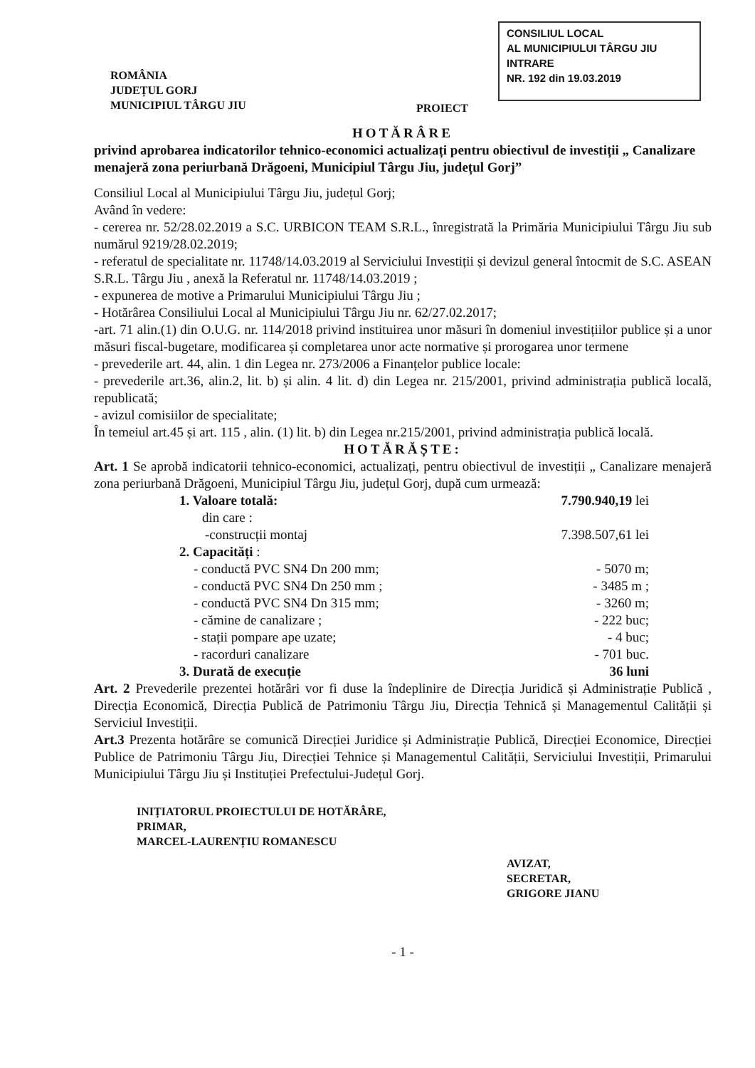CONSILIUL LOCAL
AL MUNICIPIULUI TÂRGU JIU
INTRARE
NR. 192 din 19.03.2019
ROMÂNIA
JUDEȚUL GORJ
MUNICIPIUL TÂRGU JIU
PROIECT
HOTĂRÂRE
privind aprobarea indicatorilor tehnico-economici actualizați pentru obiectivul de investiții „ Canalizare menajeră zona periurbană Drăgoeni, Municipiul Târgu Jiu, județul Gorj”
Consiliul Local al Municipiului Târgu Jiu, județul Gorj;
Având în vedere:
- cererea nr. 52/28.02.2019 a S.C. URBICON TEAM S.R.L., înregistrată la Primăria Municipiului Târgu Jiu sub numărul 9219/28.02.2019;
- referatul de specialitate nr. 11748/14.03.2019 al Serviciului Investiții și devizul general întocmit de S.C. ASEAN S.R.L. Târgu Jiu , anexă la Referatul nr. 11748/14.03.2019 ;
- expunerea de motive a Primarului Municipiului Târgu Jiu ;
- Hotărârea Consiliului Local al Municipiului Târgu Jiu nr. 62/27.02.2017;
-art. 71 alin.(1) din O.U.G. nr. 114/2018 privind instituirea unor măsuri în domeniul investițiilor publice și a unor măsuri fiscal-bugetare, modificarea și completarea unor acte normative și prorogarea unor termene
- prevederile art. 44, alin. 1 din Legea nr. 273/2006 a Finanțelor publice locale:
- prevederile art.36, alin.2, lit. b) și alin. 4 lit. d) din Legea nr. 215/2001, privind administrația publică locală, republicată;
- avizul comisiilor de specialitate;
În temeiul art.45 și art. 115 , alin. (1) lit. b) din Legea nr.215/2001, privind administrația publică locală.
HOTĂRĂȘTE:
Art. 1 Se aprobă indicatorii tehnico-economici, actualizați, pentru obiectivul de investiții „ Canalizare menajeră zona periurbană Drăgoeni, Municipiul Târgu Jiu, județul Gorj, după cum urmează:
| 1. Valoare totală: | 7.790.940,19 lei |
| din care : | |
| -construcții montaj | 7.398.507,61 lei |
| 2. Capacități : | |
| - conductă PVC SN4 Dn 200 mm; | - 5070 m; |
| - conductă PVC SN4 Dn 250 mm ; | - 3485 m ; |
| - conductă PVC SN4 Dn 315 mm; | - 3260 m; |
| - cămine de canalizare ; | - 222 buc; |
| - stații pompare ape uzate; | - 4 buc; |
| - racorduri canalizare | - 701 buc. |
| 3. Durată de execuție | 36 luni |
Art. 2 Prevederile prezentei hotărâri vor fi duse la îndeplinire de Direcția Juridică și Administrație Publică , Direcția Economică, Direcția Publică de Patrimoniu Târgu Jiu, Direcția Tehnică și Managementul Calității și Serviciul Investiții.
Art.3 Prezenta hotărâre se comunică Direcției Juridice și Administrație Publică, Direcției Economice, Direcției Publice de Patrimoniu Târgu Jiu, Direcției Tehnice și Managementul Calității, Serviciului Investiții, Primarului Municipiului Târgu Jiu și Instituției Prefectului-Județul Gorj.
INIȚIATORUL PROIECTULUI DE HOTĂRÂRE,
PRIMAR,
MARCEL-LAURENȚIU ROMANESCU
AVIZAT,
SECRETAR,
GRIGORE JIANU
- 1 -